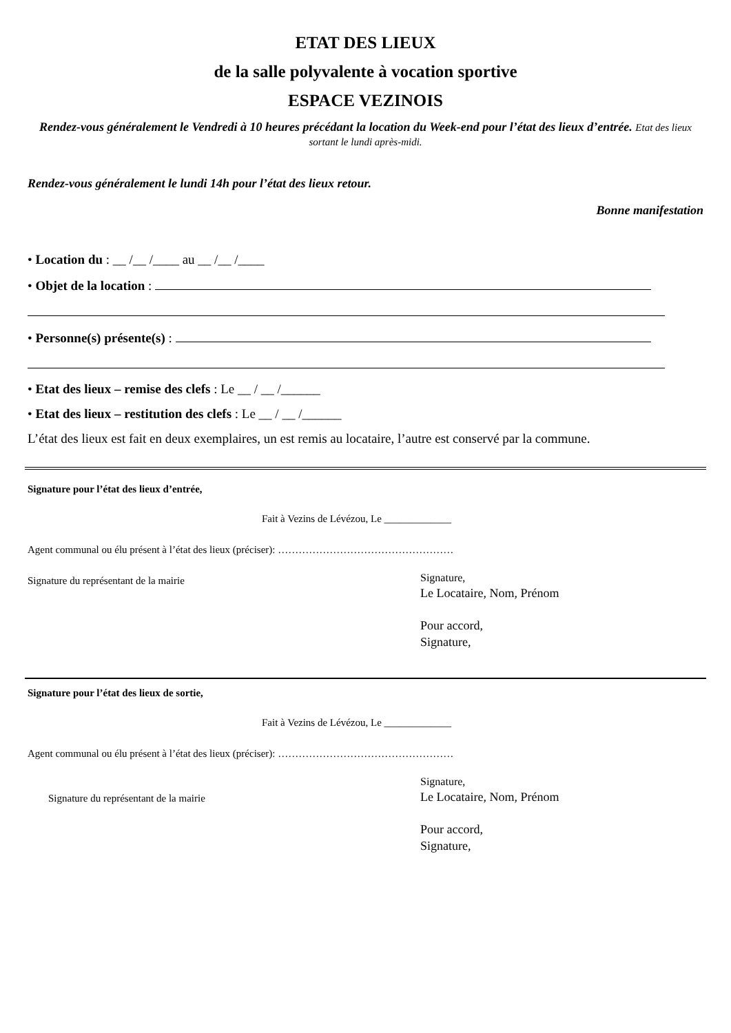ETAT DES LIEUX
de la salle polyvalente à vocation sportive
ESPACE VEZINOIS
Rendez-vous généralement le Vendredi à 10 heures précédant la location du Week-end pour l’état des lieux d’entrée. Etat des lieux sortant le lundi après-midi.
Rendez-vous généralement le lundi 14h pour l’état des lieux retour.
Bonne manifestation
• Location du : __ /__ /____ au __ /__ /____
• Objet de la location :
• Personne(s) présente(s) :
• Etat des lieux – remise des clefs : Le __ / __ /______
• Etat des lieux – restitution des clefs : Le __ / __ /______
L’état des lieux est fait en deux exemplaires, un est remis au locataire, l’autre est conservé par la commune.
Signature pour l’état des lieux d’entrée,
Fait à Vezins de Lévézou, Le _____________
Agent communal ou élu présent à l’état des lieux (préciser): ……………………………………………
Signature du représentant de la mairie
Signature,
Le Locataire, Nom, Prénom
Pour accord,
Signature,
Signature pour l’état des lieux de sortie,
Fait à Vezins de Lévézou, Le _____________
Agent communal ou élu présent à l’état des lieux (préciser): ……………………………………………
Signature du représentant de la mairie
Signature,
Le Locataire, Nom, Prénom
Pour accord,
Signature,